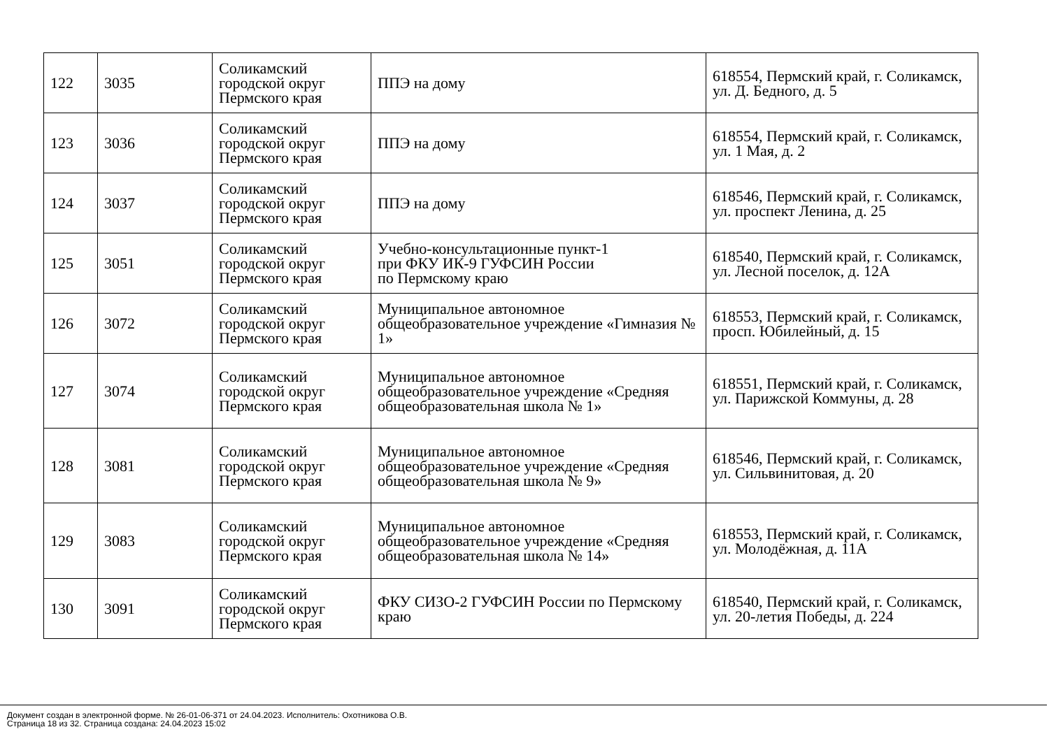| 122 | 3035 | Соликамский городской округ Пермского края | ППЭ на дому | 618554, Пермский край, г. Соликамск, ул. Д. Бедного, д. 5 |
| 123 | 3036 | Соликамский городской округ Пермского края | ППЭ на дому | 618554, Пермский край, г. Соликамск, ул. 1 Мая, д. 2 |
| 124 | 3037 | Соликамский городской округ Пермского края | ППЭ на дому | 618546, Пермский край, г. Соликамск, ул. проспект Ленина, д. 25 |
| 125 | 3051 | Соликамский городской округ Пермского края | Учебно-консультационные пункт-1 при ФКУ ИК-9 ГУФСИН России по Пермскому краю | 618540, Пермский край, г. Соликамск, ул. Лесной поселок, д. 12А |
| 126 | 3072 | Соликамский городской округ Пермского края | Муниципальное автономное общеобразовательное учреждение «Гимназия № 1» | 618553, Пермский край, г. Соликамск, просп. Юбилейный, д. 15 |
| 127 | 3074 | Соликамский городской округ Пермского края | Муниципальное автономное общеобразовательное учреждение «Средняя общеобразовательная школа № 1» | 618551, Пермский край, г. Соликамск, ул. Парижской Коммуны, д. 28 |
| 128 | 3081 | Соликамский городской округ Пермского края | Муниципальное автономное общеобразовательное учреждение «Средняя общеобразовательная школа № 9» | 618546, Пермский край, г. Соликамск, ул. Сильвинитовая, д. 20 |
| 129 | 3083 | Соликамский городской округ Пермского края | Муниципальное автономное общеобразовательное учреждение «Средняя общеобразовательная школа № 14» | 618553, Пермский край, г. Соликамск, ул. Молодёжная, д. 11А |
| 130 | 3091 | Соликамский городской округ Пермского края | ФКУ СИЗО-2 ГУФСИН России по Пермскому краю | 618540, Пермский край, г. Соликамск, ул. 20-летия Победы, д. 224 |
Документ создан в электронной форме. № 26-01-06-371 от 24.04.2023. Исполнитель: Охотникова О.В.
Страница 18 из 32. Страница создана: 24.04.2023 15:02